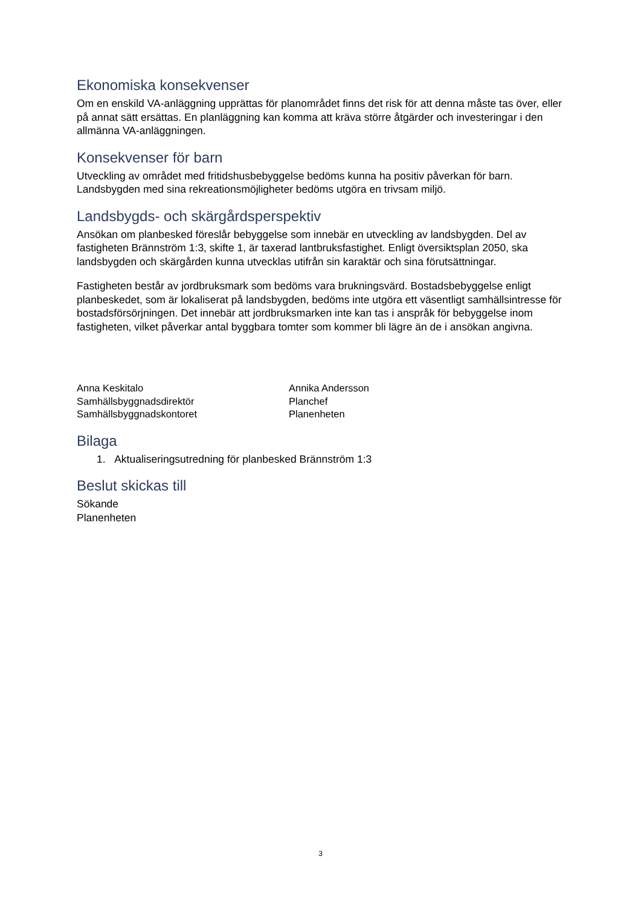Ekonomiska konsekvenser
Om en enskild VA-anläggning upprättas för planområdet finns det risk för att denna måste tas över, eller på annat sätt ersättas. En planläggning kan komma att kräva större åtgärder och investeringar i den allmänna VA-anläggningen.
Konsekvenser för barn
Utveckling av området med fritidshusbebyggelse bedöms kunna ha positiv påverkan för barn. Landsbygden med sina rekreationsmöjligheter bedöms utgöra en trivsam miljö.
Landsbygds- och skärgårdsperspektiv
Ansökan om planbesked föreslår bebyggelse som innebär en utveckling av landsbygden. Del av fastigheten Brännström 1:3, skifte 1, är taxerad lantbruksfastighet. Enligt översiktsplan 2050, ska landsbygden och skärgården kunna utvecklas utifrån sin karaktär och sina förutsättningar.
Fastigheten består av jordbruksmark som bedöms vara brukningsvärd. Bostadsbebyggelse enligt planbeskedet, som är lokaliserat på landsbygden, bedöms inte utgöra ett väsentligt samhällsintresse för bostadsförsörjningen. Det innebär att jordbruksmarken inte kan tas i anspråk för bebyggelse inom fastigheten, vilket påverkar antal byggbara tomter som kommer bli lägre än de i ansökan angivna.
Anna Keskitalo
Samhällsbyggnadsdirektör
Samhällsbyggnadskontoret
Annika Andersson
Planchef
Planenheten
Bilaga
1. Aktualiseringsutredning för planbesked Brännström 1:3
Beslut skickas till
Sökande
Planenheten
3